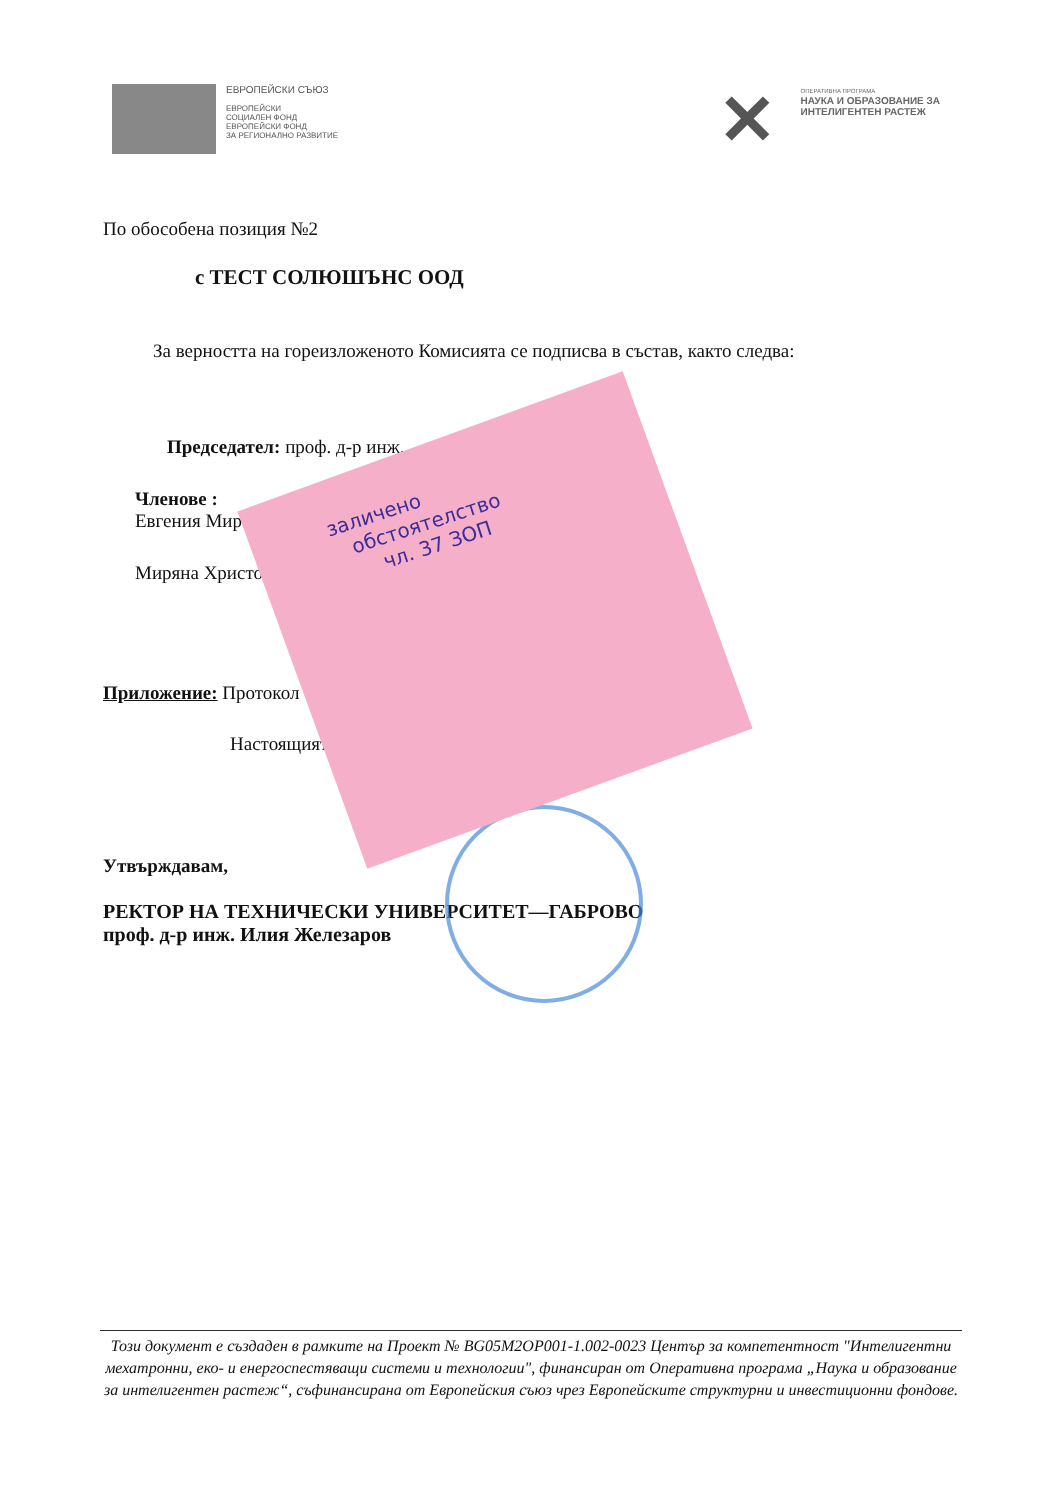ЕВРОПЕЙСКИ СЪЮЗ
ЕВРОПЕЙСКИ
СОЦИАЛЕН ФОНД
ЕВРОПЕЙСКИ ФОНД
ЗА РЕГИОНАЛНО РАЗВИТИЕ
✕
ОПЕРАТИВНА ПРОГРАМА
НАУКА И ОБРАЗОВАНИЕ ЗА
ИНТЕЛИГЕНТЕН РАСТЕЖ
По обособена позиция №2
с ТЕСТ СОЛЮШЪНС ООД
За верността на гореизложеното Комисията се подписва в състав, както следва:
Председател: проф. д-р инж.
Членове :
Евгения Миро
Миряна Христо
Приложение: Протокол
Настоящият
Утвърждавам,
РЕКТОР НА ТЕХНИЧЕСКИ УНИВЕРСИТЕТ—ГАБРОВО
проф. д-р инж. Илия Железаров
заличено
обстоятелство
чл. 37 ЗОП
Този документ е създаден в рамките на Проект № BG05M2OP001-1.002-0023 Център за компетентност "Интелигентни мехатронни, еко- и енергоспестяващи системи и технологии", финансиран от Оперативна програма „Наука и образование за интелигентен растеж“, съфинансирана от Европейския съюз чрез Европейските структурни и инвестиционни фондове.